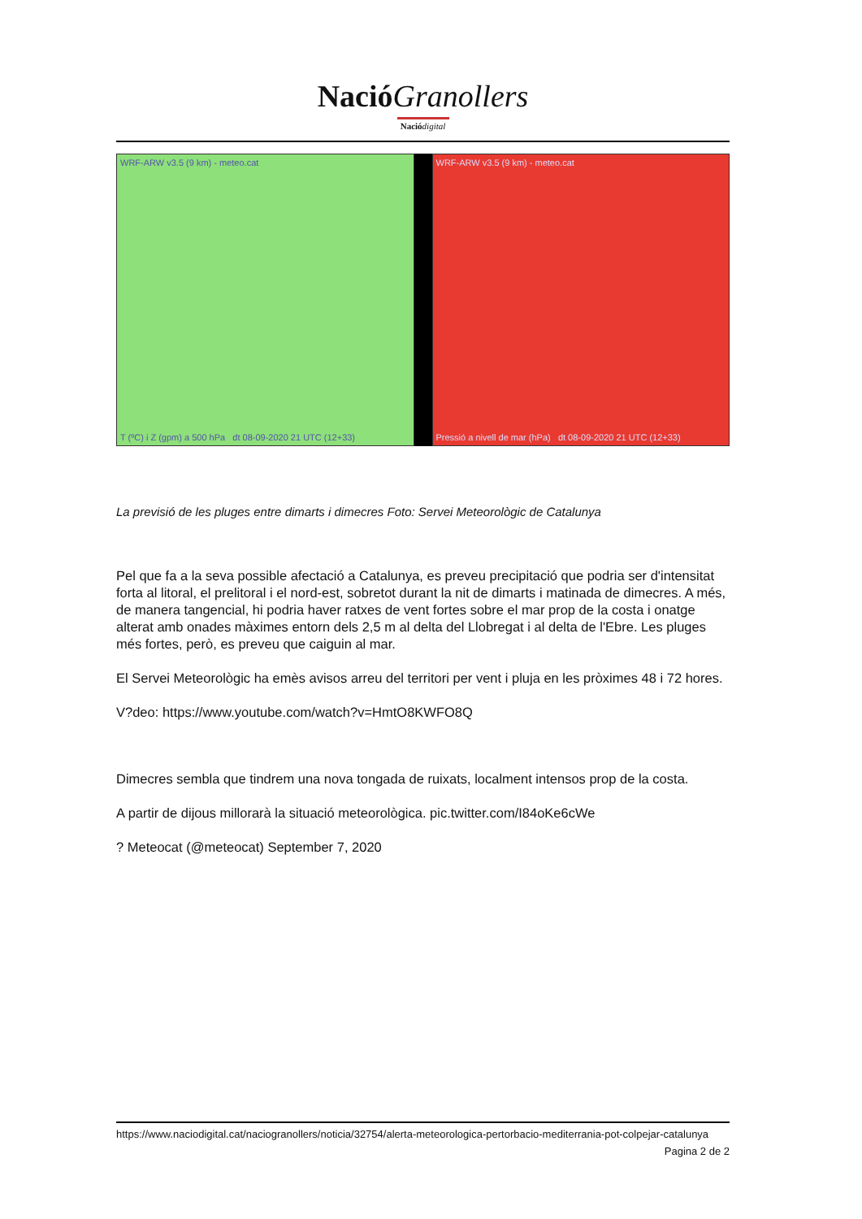Nació Granollers
Nació digital
WRF-ARW v3.5 (9 km) - meteo.cat
T (ºC) i Z (gpm) a 500 hPa dt 08-09-2020 21 UTC (12+33)
WRF-ARW v3.5 (9 km) - meteo.cat
Pressió a nivell de mar (hPa) dt 08-09-2020 21 UTC (12+33)
La previsió de les pluges entre dimarts i dimecres Foto: Servei Meteorològic de Catalunya
Pel que fa a la seva possible afectació a Catalunya, es preveu precipitació que podria ser d'intensitat forta al litoral, el prelitoral i el nord-est, sobretot durant la nit de dimarts i matinada de dimecres. A més, de manera tangencial, hi podria haver ratxes de vent fortes sobre el mar prop de la costa i onatge alterat amb onades màximes entorn dels 2,5 m al delta del Llobregat i al delta de l'Ebre. Les pluges més fortes, però, es preveu que caiguin al mar.
El Servei Meteorològic ha emès avisos arreu del territori per vent i pluja en les pròximes 48 i 72 hores.
V?deo: https://www.youtube.com/watch?v=HmtO8KWFO8Q
Dimecres sembla que tindrem una nova tongada de ruixats, localment intensos prop de la costa.
A partir de dijous millorarà la situació meteorològica. pic.twitter.com/I84oKe6cWe
? Meteocat (@meteocat) September 7, 2020
https://www.naciodigital.cat/naciogranollers/noticia/32754/alerta-meteorologica-pertorbacio-mediterrania-pot-colpejar-catalunya
Pagina 2 de 2